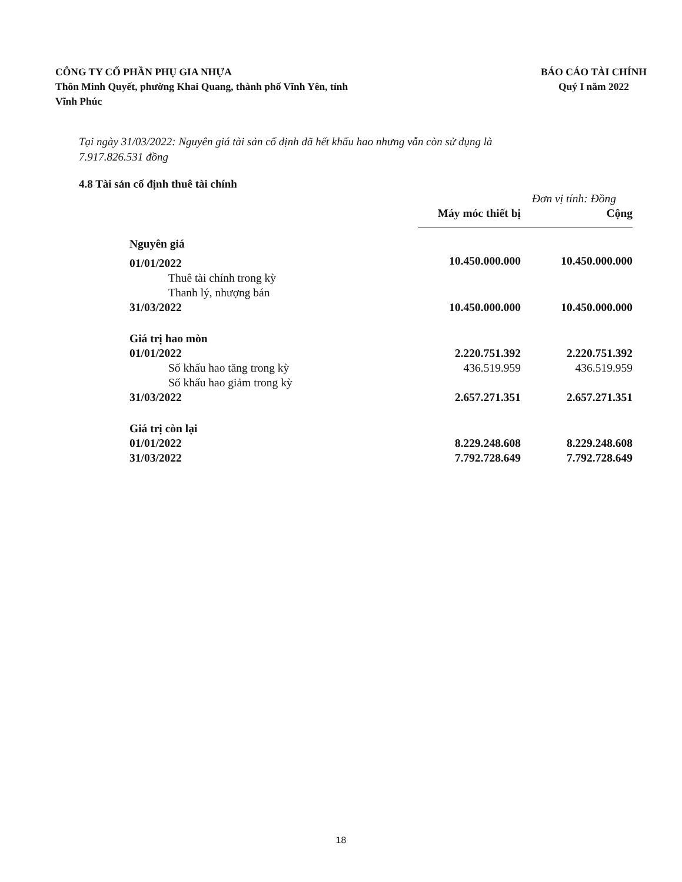CÔNG TY CỔ PHẦN PHỤ GIA NHỰA
Thôn Minh Quyết, phường Khai Quang, thành phố Vĩnh Yên, tỉnh
Vĩnh Phúc
BÁO CÁO TÀI CHÍNH
Quý I năm 2022
Tại ngày 31/03/2022: Nguyên giá tài sản cố định đã hết khấu hao nhưng vẫn còn sử dụng là
7.917.826.531 đồng
4.8 Tài sản cố định thuê tài chính
| | Đơn vị tính: Đồng | |
| | Máy móc thiết bị | Cộng |
| Nguyên giá | | |
| 01/01/2022 | 10.450.000.000 | 10.450.000.000 |
| Thuê tài chính trong kỳ | | |
| Thanh lý, nhượng bán | | |
| 31/03/2022 | 10.450.000.000 | 10.450.000.000 |
| Giá trị hao mòn | | |
| 01/01/2022 | 2.220.751.392 | 2.220.751.392 |
| Số khấu hao tăng trong kỳ | 436.519.959 | 436.519.959 |
| Số khấu hao giảm trong kỳ | | |
| 31/03/2022 | 2.657.271.351 | 2.657.271.351 |
| Giá trị còn lại | | |
| 01/01/2022 | 8.229.248.608 | 8.229.248.608 |
| 31/03/2022 | 7.792.728.649 | 7.792.728.649 |
18